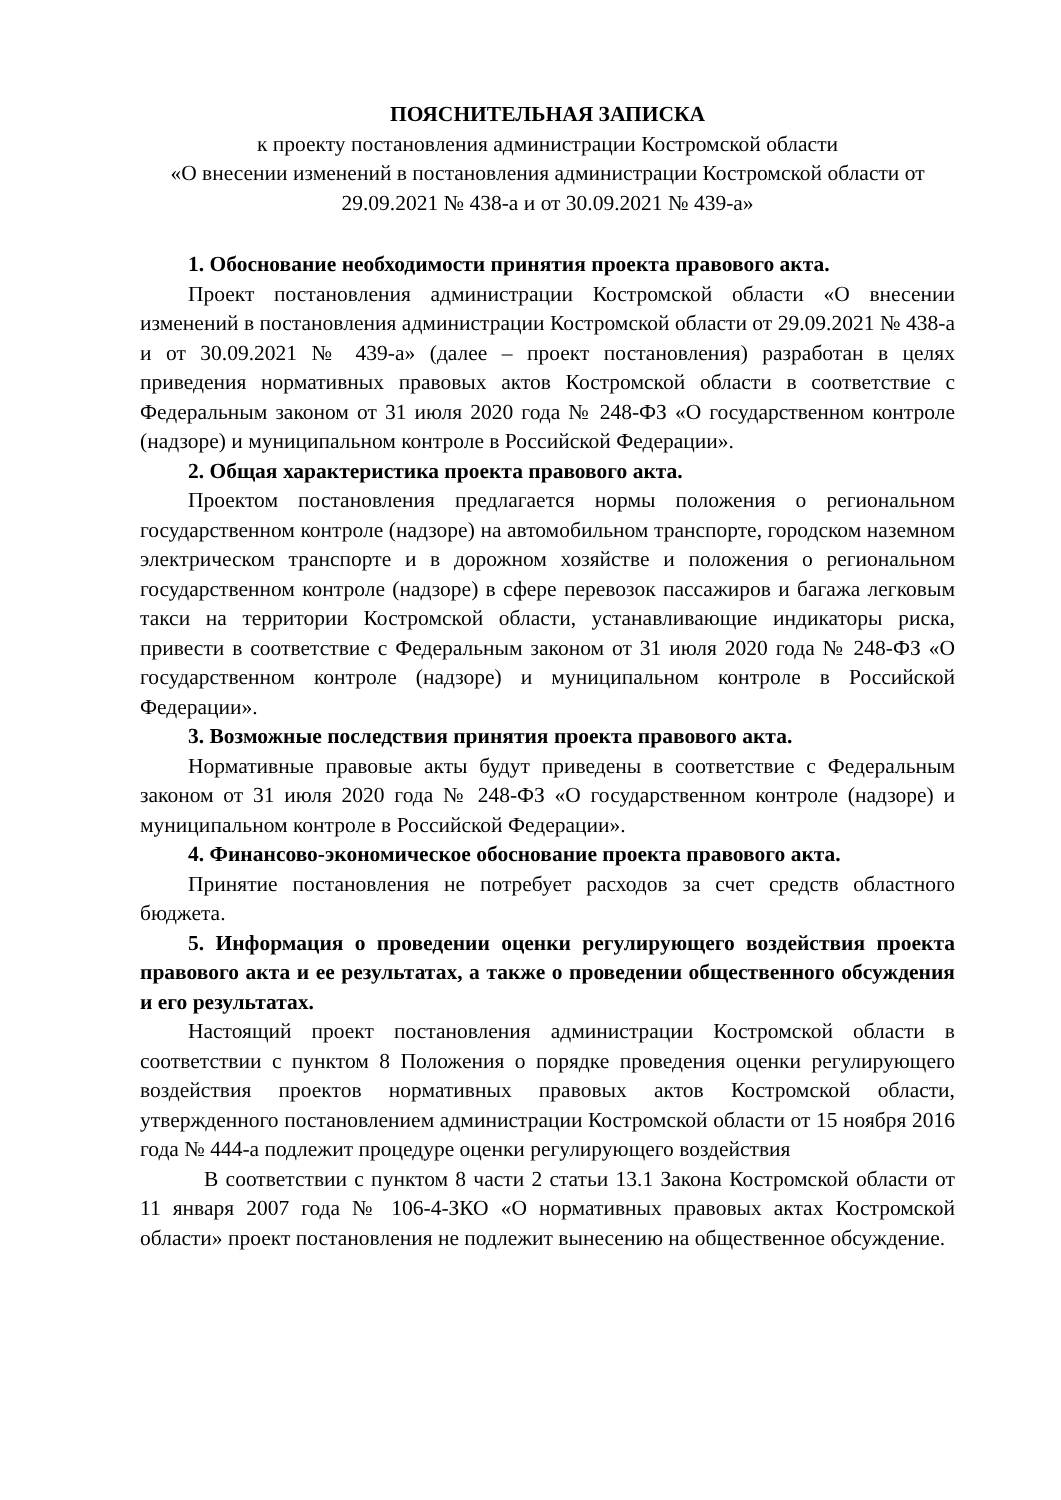ПОЯСНИТЕЛЬНАЯ ЗАПИСКА
к проекту постановления администрации Костромской области
«О внесении изменений в постановления администрации Костромской области от 29.09.2021 № 438-а и от 30.09.2021 № 439-а»
1. Обоснование необходимости принятия проекта правового акта.
Проект постановления администрации Костромской области «О внесении изменений в постановления администрации Костромской области от 29.09.2021 № 438-а и от 30.09.2021 № 439-а» (далее – проект постановления) разработан в целях приведения нормативных правовых актов Костромской области в соответствие с Федеральным законом от 31 июля 2020 года № 248-ФЗ «О государственном контроле (надзоре) и муниципальном контроле в Российской Федерации».
2. Общая характеристика проекта правового акта.
Проектом постановления предлагается нормы положения о региональном государственном контроле (надзоре) на автомобильном транспорте, городском наземном электрическом транспорте и в дорожном хозяйстве и положения о региональном государственном контроле (надзоре) в сфере перевозок пассажиров и багажа легковым такси на территории Костромской области, устанавливающие индикаторы риска, привести в соответствие с Федеральным законом от 31 июля 2020 года № 248-ФЗ «О государственном контроле (надзоре) и муниципальном контроле в Российской Федерации».
3. Возможные последствия принятия проекта правового акта.
Нормативные правовые акты будут приведены в соответствие с Федеральным законом от 31 июля 2020 года № 248-ФЗ «О государственном контроле (надзоре) и муниципальном контроле в Российской Федерации».
4. Финансово-экономическое обоснование проекта правового акта.
Принятие постановления не потребует расходов за счет средств областного бюджета.
5. Информация о проведении оценки регулирующего воздействия проекта правового акта и ее результатах, а также о проведении общественного обсуждения и его результатах.
Настоящий проект постановления администрации Костромской области в соответствии с пунктом 8 Положения о порядке проведения оценки регулирующего воздействия проектов нормативных правовых актов Костромской области, утвержденного постановлением администрации Костромской области от 15 ноября 2016 года № 444-а подлежит процедуре оценки регулирующего воздействия
В соответствии с пунктом 8 части 2 статьи 13.1 Закона Костромской области от 11 января 2007 года № 106-4-ЗКО «О нормативных правовых актах Костромской области» проект постановления не подлежит вынесению на общественное обсуждение.